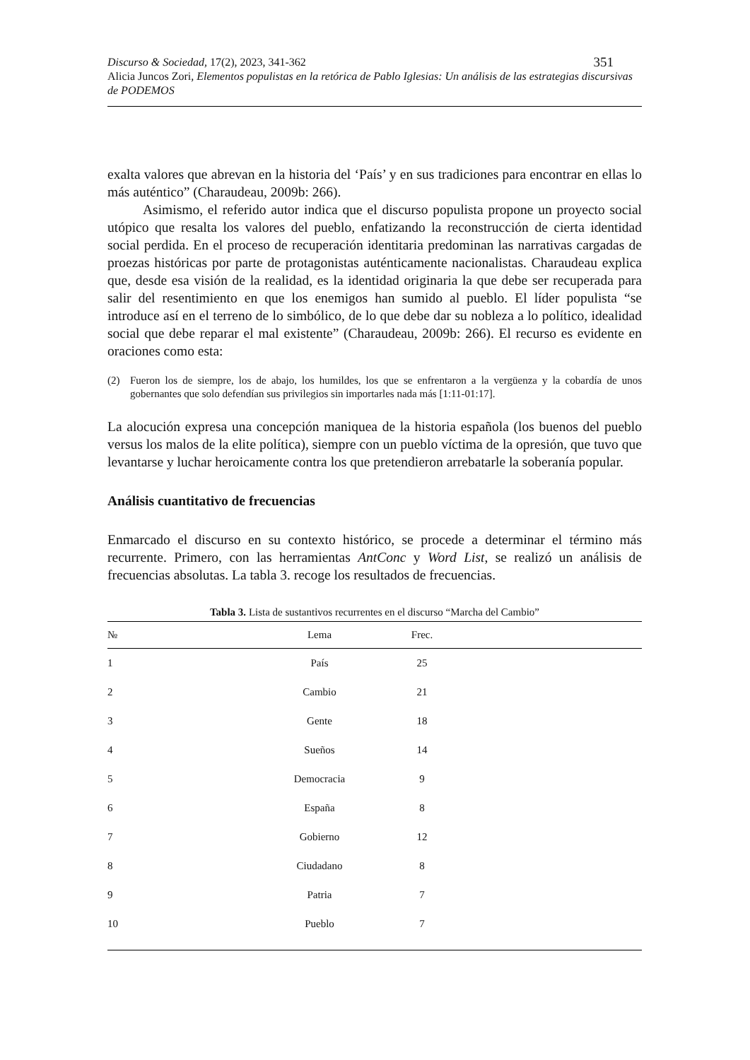351 Discurso & Sociedad, 17(2), 2023, 341-362
Alicia Juncos Zori, Elementos populistas en la retórica de Pablo Iglesias: Un análisis de las estrategias discursivas de PODEMOS
exalta valores que abrevan en la historia del ‘País’ y en sus tradiciones para encontrar en ellas lo más auténtico” (Charaudeau, 2009b: 266).
Asimismo, el referido autor indica que el discurso populista propone un proyecto social utópico que resalta los valores del pueblo, enfatizando la reconstrucción de cierta identidad social perdida. En el proceso de recuperación identitaria predominan las narrativas cargadas de proezas históricas por parte de protagonistas auténticamente nacionalistas. Charaudeau explica que, desde esa visión de la realidad, es la identidad originaria la que debe ser recuperada para salir del resentimiento en que los enemigos han sumido al pueblo. El líder populista “se introduce así en el terreno de lo simbólico, de lo que debe dar su nobleza a lo político, idealidad social que debe reparar el mal existente” (Charaudeau, 2009b: 266). El recurso es evidente en oraciones como esta:
(2) Fueron los de siempre, los de abajo, los humildes, los que se enfrentaron a la vergüenza y la cobardía de unos gobernantes que solo defendían sus privilegios sin importarles nada más [1:11-01:17].
La alocución expresa una concepción maniquea de la historia española (los buenos del pueblo versus los malos de la elite política), siempre con un pueblo víctima de la opresión, que tuvo que levantarse y luchar heroicamente contra los que pretendieron arrebatarle la soberanía popular.
Análisis cuantitativo de frecuencias
Enmarcado el discurso en su contexto histórico, se procede a determinar el término más recurrente. Primero, con las herramientas AntConc y Word List, se realizó un análisis de frecuencias absolutas. La tabla 3. recoge los resultados de frecuencias.
Tabla 3. Lista de sustantivos recurrentes en el discurso “Marcha del Cambio”
| № | Lema | Frec. | |
| --- | --- | --- | --- |
| 1 | País | 25 | |
| 2 | Cambio | 21 | |
| 3 | Gente | 18 | |
| 4 | Sueños | 14 | |
| 5 | Democracia | 9 | |
| 6 | España | 8 | |
| 7 | Gobierno | 12 | |
| 8 | Ciudadano | 8 | |
| 9 | Patria | 7 | |
| 10 | Pueblo | 7 | |